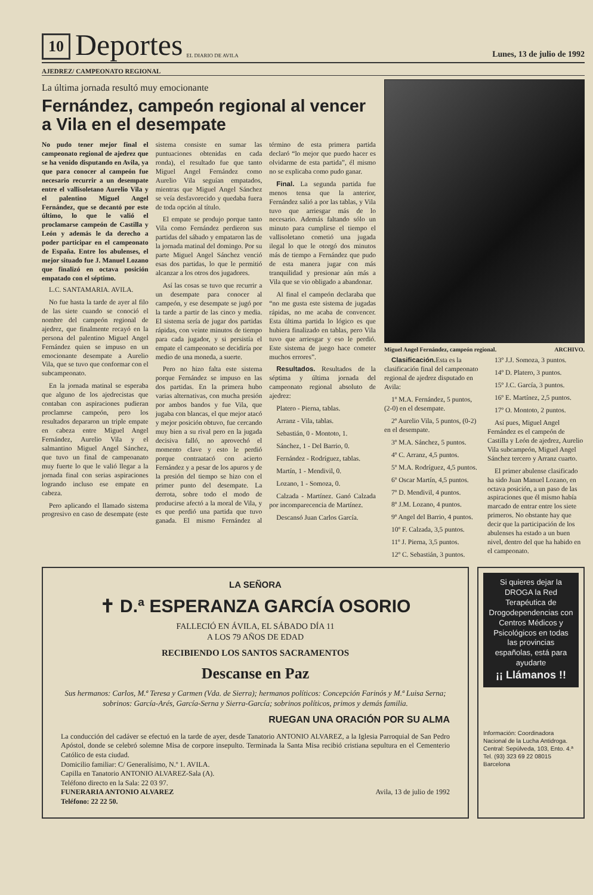10 Deportes EL DIARIO DE AVILA Lunes, 13 de julio de 1992
AJEDREZ/ CAMPEONATO REGIONAL
La última jornada resultó muy emocionante
Fernández, campeón regional al vencer a Vila en el desempate
No pudo tener mejor final el campeonato regional de ajedrez que se ha venido disputando en Avila, ya que para conocer al campeón fue necesario recurrir a un desempate entre el vallisoletano Aurelio Vila y el palentino Miguel Angel Fernández, que se decantó por este último, lo que le valió el proclamarse campeón de Castilla y León y además le da derecho a poder participar en el campeonato de España. Entre los abulenses, el mejor situado fue J. Manuel Lozano que finalizó en octava posición empatado con el séptimo.
L.C. SANTAMARIA. AVILA.
No fue hasta la tarde de ayer al filo de las siete cuando se conoció el nombre del campeón regional de ajedrez, que finalmente recayó en la persona del palentino Miguel Angel Fernández quien se impuso en un emocionante desempate a Aurelio Vila, que se tuvo que conformar con el subcampeonato.
En la jornada matinal se esperaba que alguno de los ajedrecistas que contaban con aspiraciones pudieran proclamrse campeón, pero los resultados depararon un triple empate en cabeza entre Miguel Angel Fernández, Aurelio Vila y el salmantino Miguel Angel Sánchez, que tuvo un final de campeoanato muy fuerte lo que le valió llegar a la jornada final con serias aspiraciones logrando incluso ese empate en cabeza.
Pero aplicando el llamado sistema progresivo en caso de desempate (este sistema consiste en sumar las puntuaciones obtenidas en cada ronda), el resultado fue que tanto Miguel Angel Fernández como Aurelio Vila seguían empatados, mientras que Miguel Angel Sánchez se veía desfavorecido y quedaba fuera de toda opción al título.
El empate se produjo porque tanto Vila como Fernández perdieron sus partidas del sábado y empataron las de la jornada matinal del domingo. Por su parte Miguel Angel Sánchez venció esas dos partidas, lo que le permitió alcanzar a los otros dos jugadores.
Así las cosas se tuvo que recurrir a un desempate para conocer al campeón, y ese desempate se jugó por la tarde a partir de las cinco y media. El sistema sería de jugar dos partidas rápidas, con veinte minutos de tiempo para cada jugador, y si persistía el empate el campeonato se decidiría por medio de una moneda, a suerte.
Pero no hizo falta este sistema porque Fernández se impuso en las dos partidas. En la primera hubo varias alternativas, con mucha presión por ambos bandos y fue Vila, que jugaba con blancas, el que mejor atacó y mejor posición obtuvo, fue cercando muy bien a su rival pero en la jugada decisiva falló, no aprovechó el momento clave y esto le perdió porque contraatacó con acierto Fernández y a pesar de los apuros y de la presión del tiempo se hizo con el primer punto del desempate. La derrota, sobre todo el modo de producirse afectó a la moral de Vila, y es que perdió una partida que tuvo ganada. El mismo Fernández al término de esta primera partida declaró “lo mejor que puedo hacer es olvidarme de esta partida”, él mismo no se explicaba como pudo ganar.
Final. La segunda partida fue menos tensa que la anterior, Fernández salió a por las tablas, y Vila tuvo que arriesgar más de lo necesario. Además faltando sólo un minuto para cumplirse el tiempo el vallisoletano cometió una jugada ilegal lo que le otorgó dos minutos más de tiempo a Fernández que pudo de esta manera jugar con más tranquilidad y presionar aún más a Vila que se vio obligado a abandonar.
Al final el campeón declaraba que “no me gusta este sistema de jugadas rápidas, no me acaba de convencer. Esta última partida lo lógico es que hubiera finalizado en tablas, pero Vila tuvo que arriesgar y eso le perdió. Este sistema de juego hace cometer muchos errores”.
Resultados. Resultados de la séptima y última jornada del campeonato regional absoluto de ajedrez:
Platero - Pierna, tablas.
Arranz - Vila, tablas.
Sebastián, 0 - Montoto, 1.
Sánchez, 1 - Del Barrio, 0.
Fernández - Rodríguez, tablas.
Martín, 1 - Mendivil, 0.
Lozano, 1 - Somoza, 0.
Calzada - Martínez. Ganó Calzada por incomparecencia de Martínez.
Descansó Juan Carlos García.
Miguel Angel Fernández, campeón regional. ARCHIVO.
Clasificación. Esta es la clasificación final del campeonato regional de ajedrez disputado en Avila:
1º M.A. Fernández, 5 puntos, (2-0) en el desempate.
2º Aurelio Vila, 5 puntos, (0-2) en el desempate.
3º M.A. Sánchez, 5 puntos.
4º C. Arranz, 4,5 puntos.
5º M.A. Rodríguez, 4,5 puntos.
6º Oscar Martín, 4,5 puntos.
7º D. Mendivil, 4 puntos.
8º J.M. Lozano, 4 puntos.
9º Angel del Barrio, 4 puntos.
10º F. Calzada, 3,5 puntos.
11º J. Pierna, 3,5 puntos.
12º C. Sebastián, 3 puntos.
13º J.J. Somoza, 3 puntos.
14º D. Platero, 3 puntos.
15º J.C. García, 3 puntos.
16º E. Martínez, 2,5 puntos.
17º O. Montoto, 2 puntos.
Así pues, Miguel Angel Fernández es el campeón de Castilla y León de ajedrez, Aurelio Vila subcampeón, Miguel Angel Sánchez tercero y Arranz cuarto.
El primer abulense clasificado ha sido Juan Manuel Lozano, en octava posición, a un paso de las aspiraciones que él mismo había marcado de entrar entre los siete primeros. No obstante hay que decir que la participación de los abulenses ha estado a un buen nivel, dentro del que ha habido en el campeonato.
LA SEÑORA
✝ D.ª ESPERANZA GARCÍA OSORIO
FALLECIÓ EN ÁVILA, EL SÁBADO DÍA 11
A LOS 79 AÑOS DE EDAD
RECIBIENDO LOS SANTOS SACRAMENTOS
Descanse en Paz
Sus hermanos: Carlos, M.ª Teresa y Carmen (Vda. de Sierra); hermanos políticos: Concepción Farinós y M.ª Luisa Serna; sobrinos: García-Arés, García-Serna y Sierra-García; sobrinos políticos, primos y demás familia.
RUEGAN UNA ORACIÓN POR SU ALMA
La conducción del cadáver se efectuó en la tarde de ayer, desde Tanatorio ANTONIO ALVAREZ, a la Iglesia Parroquial de San Pedro Apóstol, donde se celebró solemne Misa de corpore insepulto. Terminada la Santa Misa recibió cristiana sepultura en el Cementerio Católico de esta ciudad.
Domicilio familiar: C/ Generalísimo, N.º 1. AVILA.
Capilla en Tanatorio ANTONIO ALVAREZ-Sala (A).
Teléfono directo en la Sala: 22 03 97.
FUNERARIA ANTONIO ALVAREZ Avila, 13 de julio de 1992
Teléfono: 22 22 50.
Si quieres dejar la DROGA la Red Terapéutica de Drogodependencias con Centros Médicos y Psicológicos en todas las provincias españolas, está para ayudarte
¡¡ Llámanos !!
Información: Coordinadora Nacional de la Lucha Antidroga. Central: Sepúlveda, 103, Ento. 4.ª Tel. (93) 323 69 22 08015 Barcelona